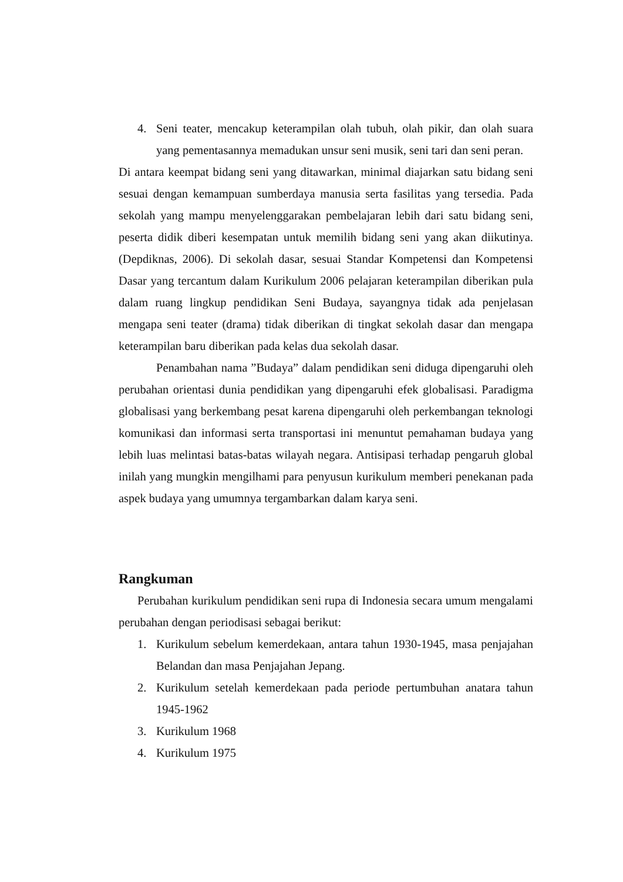4. Seni teater, mencakup keterampilan olah tubuh, olah pikir, dan olah suara yang pementasannya memadukan unsur seni musik, seni tari dan seni peran.
Di antara keempat bidang seni yang ditawarkan, minimal diajarkan satu bidang seni sesuai dengan kemampuan sumberdaya manusia serta fasilitas yang tersedia. Pada sekolah yang mampu menyelenggarakan pembelajaran lebih dari satu bidang seni, peserta didik diberi kesempatan untuk memilih bidang seni yang akan diikutinya. (Depdiknas, 2006). Di sekolah dasar, sesuai Standar Kompetensi dan Kompetensi Dasar yang tercantum dalam Kurikulum 2006 pelajaran keterampilan diberikan pula dalam ruang lingkup pendidikan Seni Budaya, sayangnya tidak ada penjelasan mengapa seni teater (drama) tidak diberikan di tingkat sekolah dasar dan mengapa keterampilan baru diberikan pada kelas dua sekolah dasar.
Penambahan nama ”Budaya” dalam pendidikan seni diduga dipengaruhi oleh perubahan orientasi dunia pendidikan yang dipengaruhi efek globalisasi. Paradigma globalisasi yang berkembang pesat karena dipengaruhi oleh perkembangan teknologi komunikasi dan informasi serta transportasi ini menuntut pemahaman budaya yang lebih luas melintasi batas-batas wilayah negara. Antisipasi terhadap pengaruh global inilah yang mungkin mengilhami para penyusun kurikulum memberi penekanan pada aspek budaya yang umumnya tergambarkan dalam karya seni.
Rangkuman
Perubahan kurikulum pendidikan seni rupa di Indonesia secara umum mengalami perubahan dengan periodisasi sebagai berikut:
1. Kurikulum sebelum kemerdekaan, antara tahun 1930-1945, masa penjajahan Belandan dan masa Penjajahan Jepang.
2. Kurikulum setelah kemerdekaan pada periode pertumbuhan anatara tahun 1945-1962
3. Kurikulum 1968
4. Kurikulum 1975